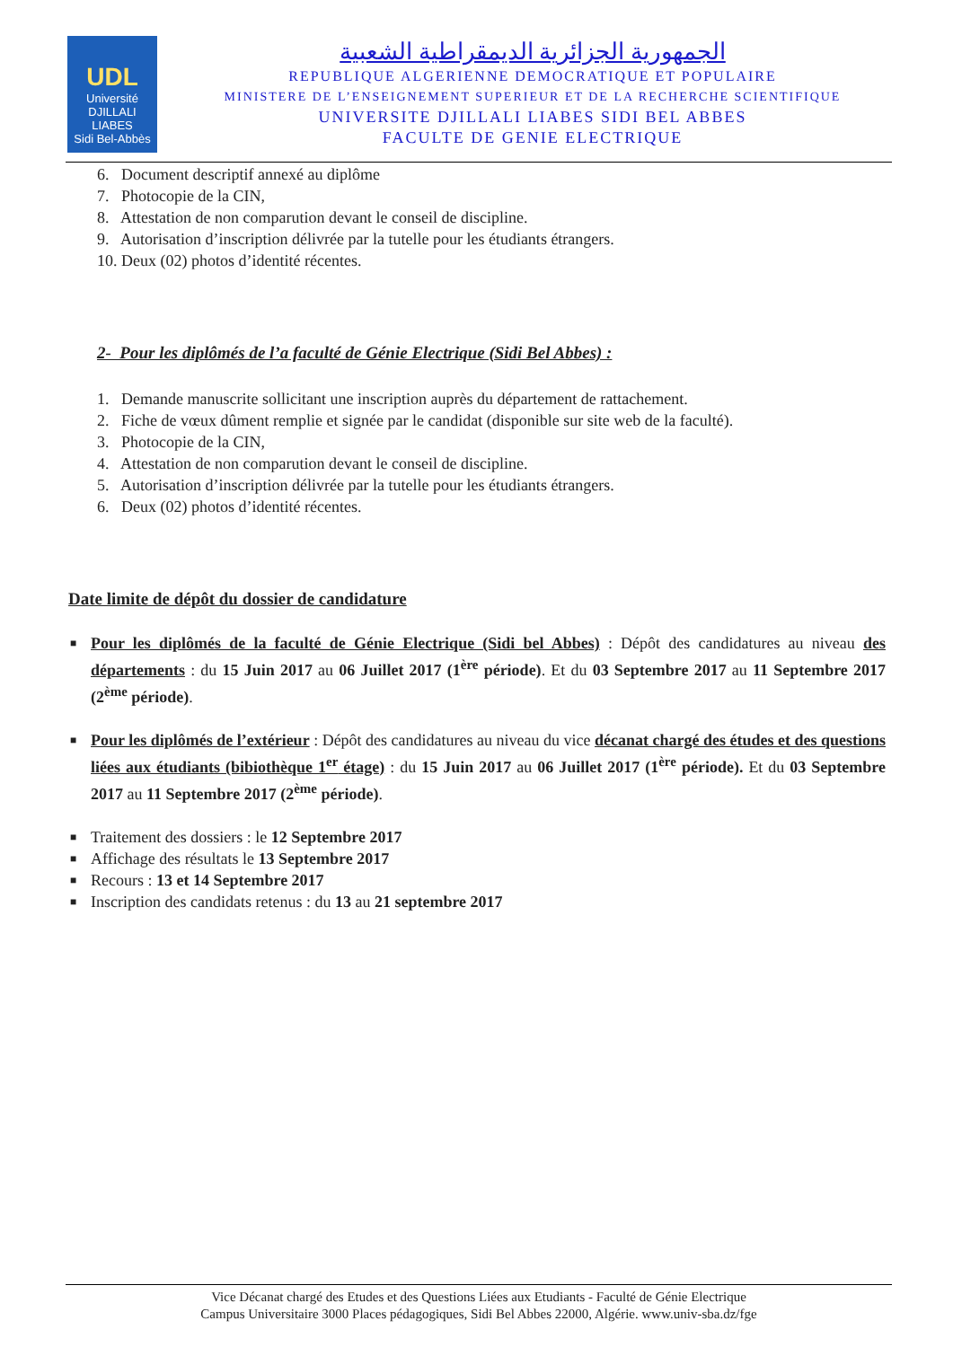UDL
Université
DJILLALI LIABES
Sidi Bel-Abbès
الجمهورية الجزائرية الديمقراطية الشعبية
REPUBLIQUE ALGERIENNE DEMOCRATIQUE ET POPULAIRE
MINISTERE DE L’ENSEIGNEMENT SUPERIEUR ET DE LA RECHERCHE SCIENTIFIQUE
UNIVERSITE DJILLALI LIABES SIDI BEL ABBES
FACULTE DE GENIE ELECTRIQUE
6. Document descriptif annexé au diplôme
7. Photocopie de la CIN,
8. Attestation de non comparution devant le conseil de discipline.
9. Autorisation d’inscription délivrée par la tutelle pour les étudiants étrangers.
10. Deux (02) photos d’identité récentes.
2- Pour les diplômés de l’a faculté de Génie Electrique (Sidi Bel Abbes) :
1. Demande manuscrite sollicitant une inscription auprès du département de rattachement.
2. Fiche de vœux dûment remplie et signée par le candidat (disponible sur site web de la faculté).
3. Photocopie de la CIN,
4. Attestation de non comparution devant le conseil de discipline.
5. Autorisation d’inscription délivrée par la tutelle pour les étudiants étrangers.
6. Deux (02) photos d’identité récentes.
Date limite de dépôt du dossier de candidature
■ Pour les diplômés de la faculté de Génie Electrique (Sidi bel Abbes) : Dépôt des candidatures au niveau des départements : du 15 Juin 2017 au 06 Juillet 2017 (1<sup>ère</sup> période). Et du 03 Septembre 2017 au 11 Septembre 2017 (2<sup>ème</sup> période).
■ Pour les diplômés de l’extérieur : Dépôt des candidatures au niveau du vice décanat chargé des études et des questions liées aux étudiants (bibiothèque 1<sup>er</sup> étage) : du 15 Juin 2017 au 06 Juillet 2017 (1<sup>ère</sup> période). Et du 03 Septembre 2017 au 11 Septembre 2017 (2<sup>ème</sup> période).
■ Traitement des dossiers : le 12 Septembre 2017
■ Affichage des résultats le 13 Septembre 2017
■ Recours : 13 et 14 Septembre 2017
■ Inscription des candidats retenus : du 13 au 21 septembre 2017
Vice Décanat chargé des Etudes et des Questions Liées aux Etudiants - Faculté de Génie Electrique
Campus Universitaire 3000 Places pédagogiques, Sidi Bel Abbes 22000, Algérie. www.univ-sba.dz/fge